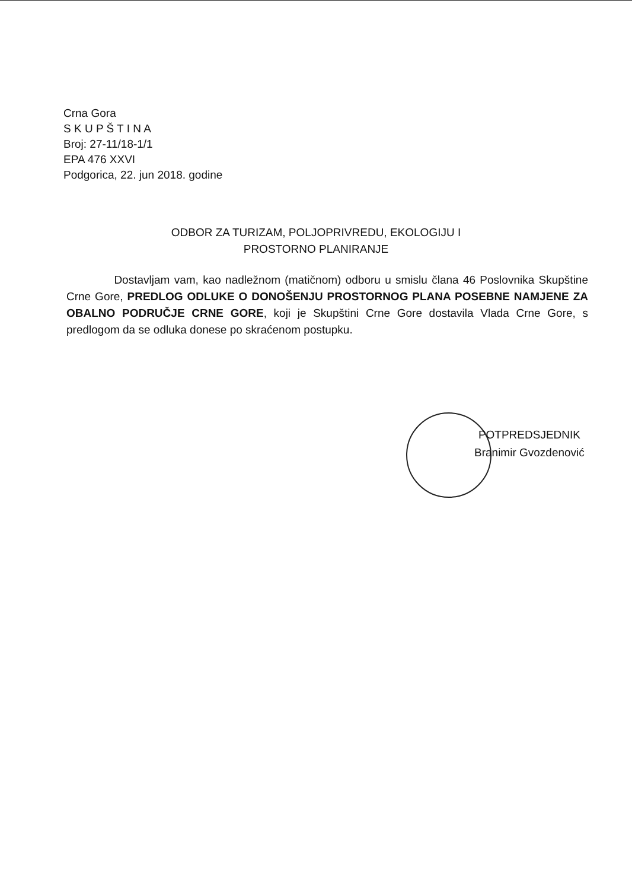Crna Gora
S K U P Š T I N A
Broj: 27-11/18-1/1
EPA 476 XXVI
Podgorica, 22. jun 2018. godine
ODBOR ZA TURIZAM, POLJOPRIVREDU, EKOLOGIJU I
PROSTORNO PLANIRANJE
Dostavljam vam, kao nadležnom (matičnom) odboru u smislu člana 46 Poslovnika Skupštine Crne Gore, PREDLOG ODLUKE O DONOŠENJU PROSTORNOG PLANA POSEBNE NAMJENE ZA OBALNO PODRUČJE CRNE GORE, koji je Skupštini Crne Gore dostavila Vlada Crne Gore, s predlogom da se odluka donese po skraćenom postupku.
POTPREDSJEDNIK
Branimir Gvozdenović